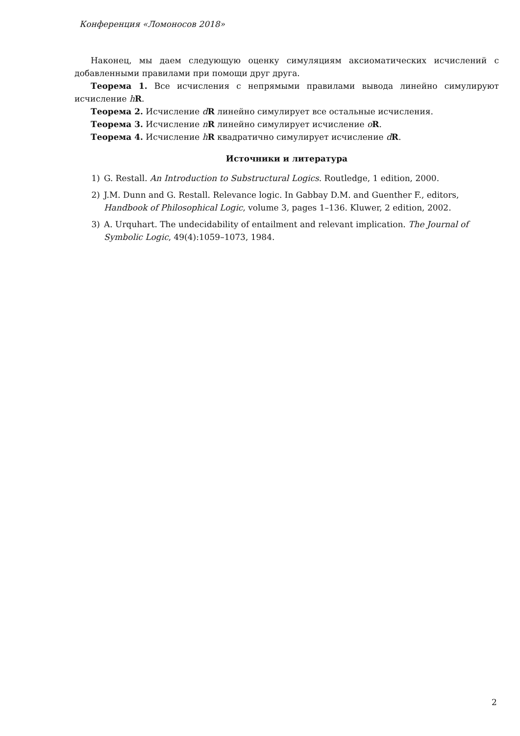Конференция «Ломоносов 2018»
Наконец, мы даем следующую оценку симуляциям аксиоматических исчислений с добавленными правилами при помощи друг друга.
Теорема 1. Все исчисления с непрямыми правилами вывода линейно симулируют исчисление hR.
Теорема 2. Исчисление dR линейно симулирует все остальные исчисления.
Теорема 3. Исчисление nR линейно симулирует исчисление oR.
Теорема 4. Исчисление hR квадратично симулирует исчисление dR.
Источники и литература
1) G. Restall. An Introduction to Substructural Logics. Routledge, 1 edition, 2000.
2) J.M. Dunn and G. Restall. Relevance logic. In Gabbay D.M. and Guenther F., editors, Handbook of Philosophical Logic, volume 3, pages 1–136. Kluwer, 2 edition, 2002.
3) A. Urquhart. The undecidability of entailment and relevant implication. The Journal of Symbolic Logic, 49(4):1059–1073, 1984.
2